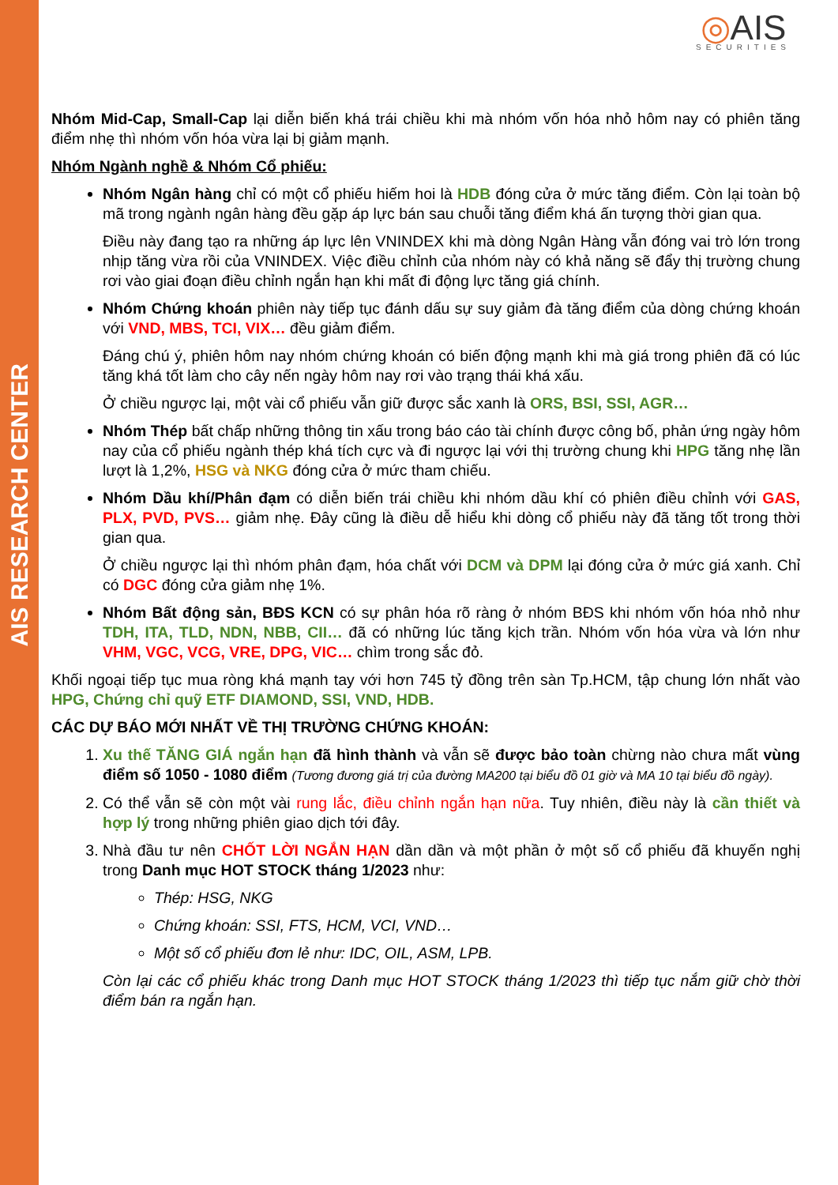AIS RESEARCH CENTER
◎AIS
SECURITIES
Nhóm Mid-Cap, Small-Cap lại diễn biến khá trái chiều khi mà nhóm vốn hóa nhỏ hôm nay có phiên tăng điểm nhẹ thì nhóm vốn hóa vừa lại bị giảm mạnh.
Nhóm Ngành nghề & Nhóm Cổ phiếu:
Nhóm Ngân hàng chỉ có một cổ phiếu hiếm hoi là HDB đóng cửa ở mức tăng điểm. Còn lại toàn bộ mã trong ngành ngân hàng đều gặp áp lực bán sau chuỗi tăng điểm khá ấn tượng thời gian qua.
Điều này đang tạo ra những áp lực lên VNINDEX khi mà dòng Ngân Hàng vẫn đóng vai trò lớn trong nhịp tăng vừa rồi của VNINDEX. Việc điều chỉnh của nhóm này có khả năng sẽ đẩy thị trường chung rơi vào giai đoạn điều chỉnh ngắn hạn khi mất đi động lực tăng giá chính.
Nhóm Chứng khoán phiên này tiếp tục đánh dấu sự suy giảm đà tăng điểm của dòng chứng khoán với VND, MBS, TCI, VIX… đều giảm điểm.
Đáng chú ý, phiên hôm nay nhóm chứng khoán có biến động mạnh khi mà giá trong phiên đã có lúc tăng khá tốt làm cho cây nến ngày hôm nay rơi vào trạng thái khá xấu.
Ở chiều ngược lại, một vài cổ phiếu vẫn giữ được sắc xanh là ORS, BSI, SSI, AGR…
Nhóm Thép bất chấp những thông tin xấu trong báo cáo tài chính được công bố, phản ứng ngày hôm nay của cổ phiếu ngành thép khá tích cực và đi ngược lại với thị trường chung khi HPG tăng nhẹ lần lượt là 1,2%, HSG và NKG đóng cửa ở mức tham chiếu.
Nhóm Dầu khí/Phân đạm có diễn biến trái chiều khi nhóm dầu khí có phiên điều chỉnh với GAS, PLX, PVD, PVS… giảm nhẹ. Đây cũng là điều dễ hiểu khi dòng cổ phiếu này đã tăng tốt trong thời gian qua.
Ở chiều ngược lại thì nhóm phân đạm, hóa chất với DCM và DPM lại đóng cửa ở mức giá xanh. Chỉ có DGC đóng cửa giảm nhẹ 1%.
Nhóm Bất động sản, BĐS KCN có sự phân hóa rõ ràng ở nhóm BĐS khi nhóm vốn hóa nhỏ như TDH, ITA, TLD, NDN, NBB, CII… đã có những lúc tăng kịch trần. Nhóm vốn hóa vừa và lớn như VHM, VGC, VCG, VRE, DPG, VIC… chìm trong sắc đỏ.
Khối ngoại tiếp tục mua ròng khá mạnh tay với hơn 745 tỷ đồng trên sàn Tp.HCM, tập chung lớn nhất vào HPG, Chứng chỉ quỹ ETF DIAMOND, SSI, VND, HDB.
CÁC DỰ BÁO MỚI NHẤT VỀ THỊ TRƯỜNG CHỨNG KHOÁN:
1. Xu thế TĂNG GIÁ ngắn hạn đã hình thành và vẫn sẽ được bảo toàn chừng nào chưa mất vùng điểm số 1050 - 1080 điểm (Tương đương giá trị của đường MA200 tại biểu đồ 01 giờ và MA 10 tại biểu đồ ngày).
2. Có thể vẫn sẽ còn một vài rung lắc, điều chỉnh ngắn hạn nữa. Tuy nhiên, điều này là cần thiết và hợp lý trong những phiên giao dịch tới đây.
3. Nhà đầu tư nên CHỐT LỜI NGẮN HẠN dần dần và một phần ở một số cổ phiếu đã khuyến nghị trong Danh mục HOT STOCK tháng 1/2023 như:
Thép: HSG, NKG
Chứng khoán: SSI, FTS, HCM, VCI, VND…
Một số cổ phiếu đơn lẻ như: IDC, OIL, ASM, LPB.
Còn lại các cổ phiếu khác trong Danh mục HOT STOCK tháng 1/2023 thì tiếp tục nắm giữ chờ thời điểm bán ra ngắn hạn.